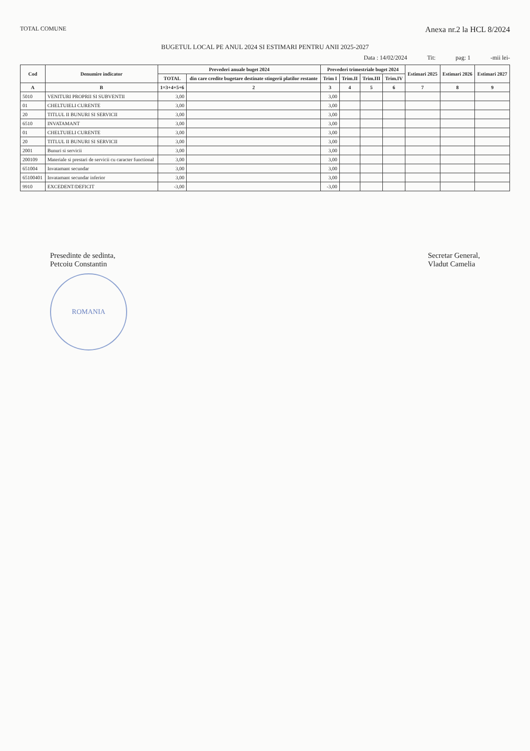TOTAL COMUNE
Anexa nr.2 la HCL 8/2024
BUGETUL LOCAL PE ANUL 2024 SI ESTIMARI PENTRU ANII 2025-2027
Data : 14/02/2024 Tit: pag: 1 -mii lei-
| Cod | Denumire indicator | Prevederi anuale buget 2024 | | Prevederi trimestriale buget 2024 | | | | Estimari 2025 | Estimari 2026 | Estimari 2027 |
| --- | --- | --- | --- | --- | --- | --- | --- | --- | --- | --- |
| | | TOTAL | din care credite bugetare destinate stingerii platilor restante | Trim I | Trim.II | Trim.III | Trim.IV | | | |
| A | B | 1=3+4+5+6 | 2 | 3 | 4 | 5 | 6 | 7 | 8 | 9 |
| 5010 | VENITURI PROPRII SI SUBVENTII | 3,00 | | 3,00 | | | | | | |
| 01 | CHELTUIELI CURENTE | 3,00 | | 3,00 | | | | | | |
| 20 | TITLUL II BUNURI SI SERVICII | 3,00 | | 3,00 | | | | | | |
| 6510 | INVATAMANT | 3,00 | | 3,00 | | | | | | |
| 01 | CHELTUIELI CURENTE | 3,00 | | 3,00 | | | | | | |
| 20 | TITLUL II BUNURI SI SERVICII | 3,00 | | 3,00 | | | | | | |
| 2001 | Bunuri si servicii | 3,00 | | 3,00 | | | | | | |
| 200109 | Materiale si prestari de servicii cu caracter functional | 3,00 | | 3,00 | | | | | | |
| 651004 | Invatamant secundar | 3,00 | | 3,00 | | | | | | |
| 65100401 | Invatamant secundar inferior | 3,00 | | 3,00 | | | | | | |
| 9910 | EXCEDENT/DEFICIT | -3,00 | | -3,00 | | | | | | |
Presedinte de sedinta,
Petcoiu Constantin
ROMANIA
Secretar General,
Vladut Camelia